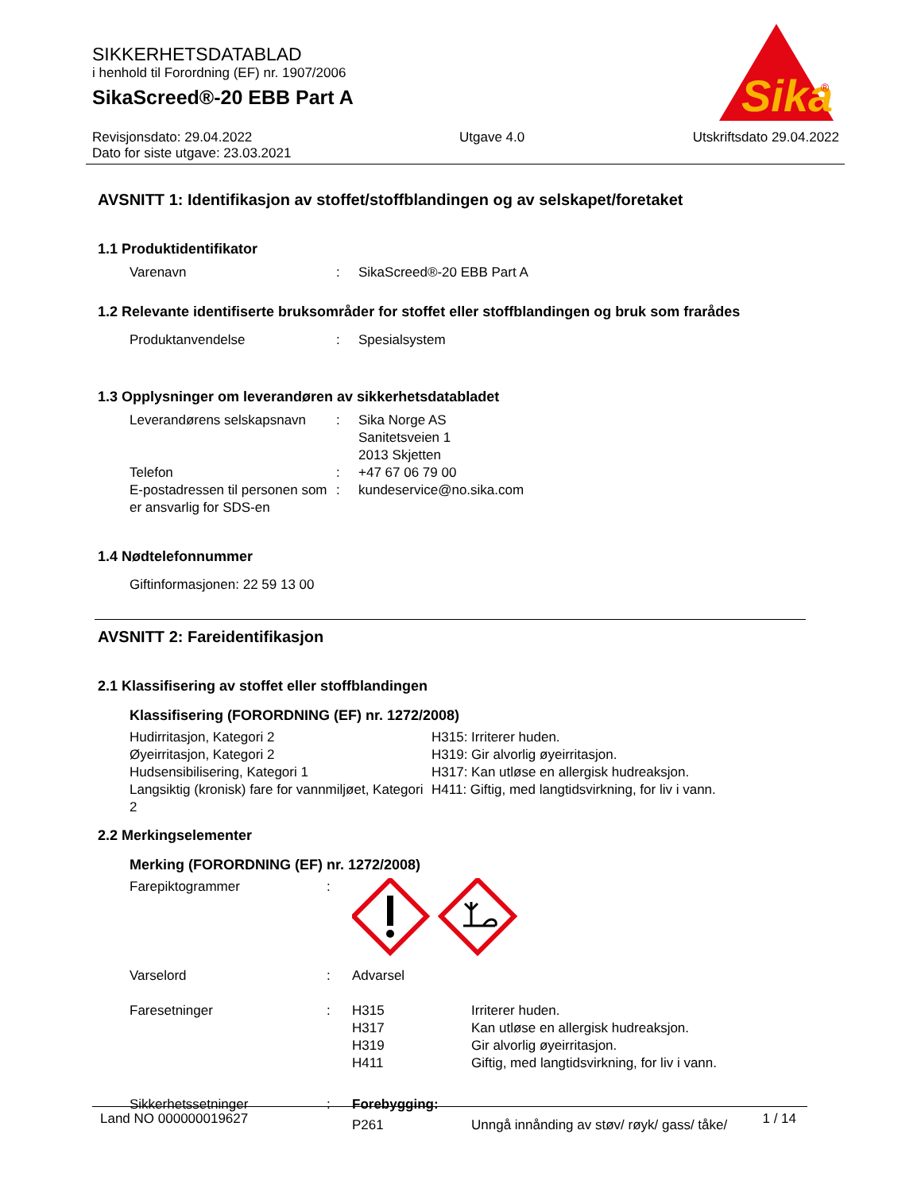SIKKERHETSDATABLAD
i henhold til Forordning (EF) nr. 1907/2006
SikaScreed®-20 EBB Part A
Sika
®
Revisjonsdato: 29.04.2022
Dato for siste utgave: 23.03.2021
Utgave 4.0 Utskriftsdato 29.04.2022
AVSNITT 1: Identifikasjon av stoffet/stoffblandingen og av selskapet/foretaket
1.1 Produktidentifikator
Varenavn : SikaScreed®-20 EBB Part A
1.2 Relevante identifiserte bruksområder for stoffet eller stoffblandingen og bruk som frarådes
Produktanvendelse : Spesialsystem
1.3 Opplysninger om leverandøren av sikkerhetsdatabladet
Leverandørens selskapsnavn
: Sika Norge AS
Sanitetsveien 1
2013 Skjetten
Telefon : +47 67 06 79 00
E-postadressen til personen som er ansvarlig for SDS-en
: kundeservice@no.sika.com
1.4 Nødtelefonnummer
Giftinformasjonen: 22 59 13 00
AVSNITT 2: Fareidentifikasjon
2.1 Klassifisering av stoffet eller stoffblandingen
Klassifisering (FORORDNING (EF) nr. 1272/2008)
Hudirritasjon, Kategori 2 H315: Irriterer huden.
Øyeirritasjon, Kategori 2 H319: Gir alvorlig øyeirritasjon.
Hudsensibilisering, Kategori 1 H317: Kan utløse en allergisk hudreaksjon.
Langsiktig (kronisk) fare for vannmiljøet, Kategori 2
H411: Giftig, med langtidsvirkning, for liv i vann.
2.2 Merkingselementer
Merking (FORORDNING (EF) nr. 1272/2008)
Farepiktogrammer :
Varselord : Advarsel
Faresetninger : H315 Irriterer huden.
H317 Kan utløse en allergisk hudreaksjon.
H319 Gir alvorlig øyeirritasjon.
H411 Giftig, med langtidsvirkning, for liv i vann.
Sikkerhetssetninger : Forebygging:
P261 Unngå innånding av støv/ røyk/ gass/ tåke/
Land NO 000000019627 1 / 14